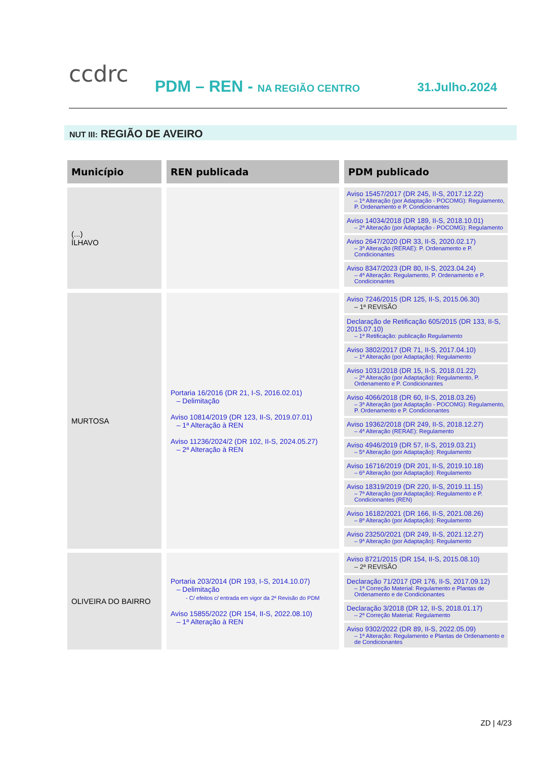ccdrc PDM – REN - NA REGIÃO CENTRO 31.Julho.2024
NUT III: REGIÃO DE AVEIRO
| Município | REN publicada | PDM publicado |
| --- | --- | --- |
| (...) ÍLHAVO | | Aviso 15457/2017 (DR 245, II-S, 2017.12.22) – 1ª Alteração (por Adaptação - POCOMG): Regulamento, P. Ordenamento e P. Condicionantes Aviso 14034/2018 (DR 189, II-S, 2018.10.01) – 2ª Alteração (por Adaptação - POCOMG): Regulamento Aviso 2647/2020 (DR 33, II-S, 2020.02.17) – 3ª Alteração (RERAE): P. Ordenamento e P. Condicionantes Aviso 8347/2023 (DR 80, II-S, 2023.04.24) – 4ª Alteração: Regulamento, P. Ordenamento e P. Condicionantes |
| MURTOSA | Portaria 16/2016 (DR 21, I-S, 2016.02.01) – Delimitação Aviso 10814/2019 (DR 123, II-S, 2019.07.01) – 1ª Alteração à REN Aviso 11236/2024/2 (DR 102, II-S, 2024.05.27) – 2ª Alteração à REN | Aviso 7246/2015 (DR 125, II-S, 2015.06.30) – 1ª REVISÃO Declaração de Retificação 605/2015 (DR 133, II-S, 2015.07.10) – 1ª Retificação: publicação Regulamento Aviso 3802/2017 (DR 71, II-S, 2017.04.10) – 1ª Alteração (por Adaptação): Regulamento Aviso 1031/2018 (DR 15, II-S, 2018.01.22) – 2ª Alteração (por Adaptação): Regulamento, P. Ordenamento e P. Condicionantes Aviso 4066/2018 (DR 60, II-S, 2018.03.26) – 3ª Alteração (por Adaptação - POCOMG): Regulamento, P. Ordenamento e P. Condicionantes Aviso 19362/2018 (DR 249, II-S, 2018.12.27) – 4ª Alteração (RERAE): Regulamento Aviso 4946/2019 (DR 57, II-S, 2019.03.21) – 5ª Alteração (por Adaptação): Regulamento Aviso 16716/2019 (DR 201, II-S, 2019.10.18) – 6ª Alteração (por Adaptação): Regulamento Aviso 18319/2019 (DR 220, II-S, 2019.11.15) – 7ª Alteração (por Adaptação): Regulamento e P. Condicionantes (REN) Aviso 16182/2021 (DR 166, II-S, 2021.08.26) – 8ª Alteração (por Adaptação): Regulamento Aviso 23250/2021 (DR 249, II-S, 2021.12.27) – 9ª Alteração (por Adaptação): Regulamento |
| OLIVEIRA DO BAIRRO | Portaria 203/2014 (DR 193, I-S, 2014.10.07) – Delimitação - C/ efeitos c/ entrada em vigor da 2ª Revisão do PDM Aviso 15855/2022 (DR 154, II-S, 2022.08.10) – 1ª Alteração à REN | Aviso 8721/2015 (DR 154, II-S, 2015.08.10) – 2ª REVISÃO Declaração 71/2017 (DR 176, II-S, 2017.09.12) – 1ª Correção Material: Regulamento e Plantas de Ordenamento e de Condicionantes Declaração 3/2018 (DR 12, II-S, 2018.01.17) – 2ª Correção Material: Regulamento Aviso 9302/2022 (DR 89, II-S, 2022.05.09) – 1ª Alteração: Regulamento e Plantas de Ordenamento e de Condicionantes |
ZD | 4/23